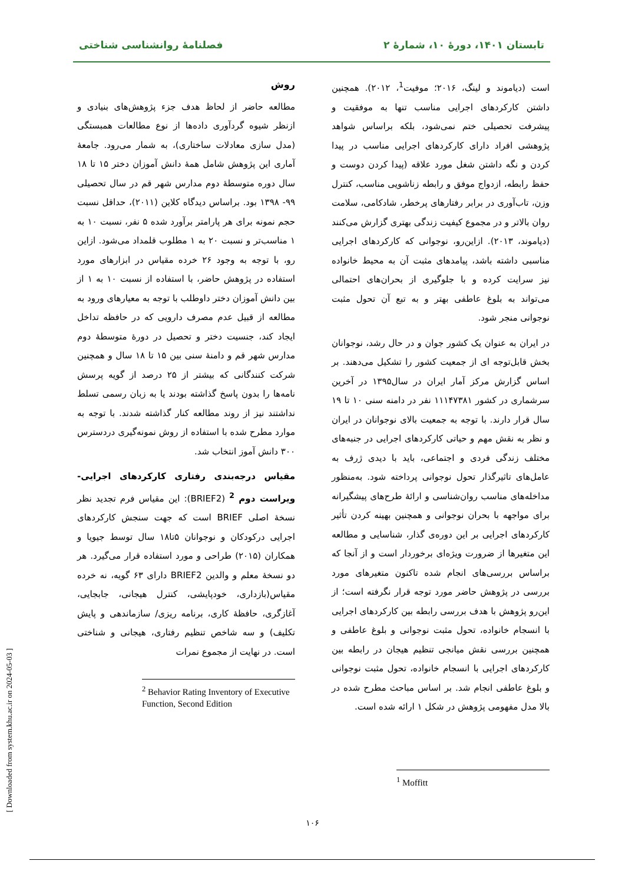تابستان ۱۴۰۱، دورهٔ ۱۰، شمارهٔ ۲ فصلنامهٔ روانشناسی شناختی
است (دیاموند و لینگ، ۲۰۱۶؛ موفیت<sup>1</sup>، ۲۰۱۲). همچنین داشتن کارکردهای اجرایی مناسب تنها به موفقیت و پیشرفت تحصیلی ختم نمی‌شود، بلکه براساس شواهد پژوهشی افراد دارای کارکردهای اجرایی مناسب در پیدا کردن و نگه داشتن شغل مورد علاقه (پیدا کردن دوست و حفظ رابطه، ازدواج موفق و رابطه زناشویی مناسب، کنترل وزن، تاب‌آوری در برابر رفتارهای پرخطر، شادکامی، سلامت روان بالاتر و در مجموع کیفیت زندگی بهتری گزارش می‌کنند (دیاموند، ۲۰۱۳). ازاین‌رو، نوجوانی که کارکردهای اجرایی مناسبی داشته باشد، پیامدهای مثبت آن به محیط خانواده نیز سرایت کرده و با جلوگیری از بحران‌های احتمالی می‌تواند به بلوغ عاطفی بهتر و به تبع آن تحول مثبت نوجوانی منجر شود.
در ایران به عنوان یک کشور جوان و در حال رشد، نوجوانان بخش قابل‌توجه ای از جمعیت کشور را تشکیل می‌دهند. بر اساس گزارش مرکز آمار ایران در سال۱۳۹۵ در آخرین سرشماری در کشور ۱۱۱۴۷۳۸۱ نفر در دامنه سنی ۱۰ تا ۱۹ سال قرار دارند. با توجه به جمعیت بالای نوجوانان در ایران و نظر به نقش مهم و حیاتی کارکردهای اجرایی در جنبه‌های مختلف زندگی فردی و اجتماعی، باید با دیدی ژرف به عامل‌های تاثیرگذار تحول نوجوانی پرداخته شود. به‌منظور مداخله‌های مناسب روان‌شناسی و ارائهٔ طرح‌های پیشگیرانه برای مواجهه با بحران نوجوانی و همچنین بهینه کردن تأثیر کارکردهای اجرایی بر این دوره‌ی گذار، شناسایی و مطالعه این متغیرها از ضرورت ویژه‌ای برخوردار است و از آنجا که براساس بررسی‌های انجام شده تاکنون متغیرهای مورد بررسی در پژوهش حاضر مورد توجه قرار نگرفته است؛ از این‌رو پژوهش با هدف بررسی رابطه بین کارکردهای اجرایی با انسجام خانواده، تحول مثبت نوجوانی و بلوغ عاطفی و همچنین بررسی نقش میانجی تنظیم هیجان در رابطه بین کارکردهای اجرایی با انسجام خانواده، تحول مثبت نوجوانی و بلوغ عاطفی انجام شد. بر اساس مباحث مطرح شده در بالا مدل مفهومی پژوهش در شکل ۱ ارائه شده است.
<sup>1</sup> Moffitt
روش
مطالعه حاضر از لحاظ هدف جزء پژوهش‌های بنیادی و ازنظر شیوه گردآوری داده‌ها از نوع مطالعات همبستگی (مدل سازی معادلات ساختاری)، به شمار می‌رود. جامعهٔ آماری این پژوهش شامل همهٔ دانش آموزان دختر ۱۵ تا ۱۸ سال دوره متوسطهٔ دوم مدارس شهر قم در سال تحصیلی ۹۹- ۱۳۹۸ بود. براساس دیدگاه کلاین (۲۰۱۱)، حداقل نسبت حجم نمونه برای هر پارامتر برآورد شده ۵ نفر، نسبت ۱۰ به ۱ مناسب‌تر و نسبت ۲۰ به ۱ مطلوب قلمداد می‌شود. ازاین رو، با توجه به وجود ۲۶ خرده مقیاس در ابزارهای مورد استفاده در پژوهش حاضر، با استفاده از نسبت ۱۰ به ۱ از بین دانش آموزان دختر داوطلب با توجه به معیارهای ورود به مطالعه از قبیل عدم مصرف دارویی که در حافظه تداخل ایجاد کند، جنسیت دختر و تحصیل در دورهٔ متوسطهٔ دوم مدارس شهر قم و دامنهٔ سنی بین ۱۵ تا ۱۸ سال و همچنین شرکت کنندگانی که بیشتر از ۲۵ درصد از گویه پرسش نامه‌ها را بدون پاسخ گذاشته بودند یا به زبان رسمی تسلط نداشتند نیز از روند مطالعه کنار گذاشته شدند. با توجه به موارد مطرح شده با استفاده از روش نمونه‌گیری دردسترس ۳۰۰ دانش آموز انتخاب شد.
مقیاس درجه‌بندی رفتاری کارکردهای اجرایی- ویراست دوم <sup>2</sup> (BRIEF2): این مقیاس فرم تجدید نظر نسخهٔ اصلی BRIEF است که جهت سنجش کارکردهای اجرایی درکودکان و نوجوانان ۵تا۱۸ سال توسط جیویا و همکاران (۲۰۱۵) طراحی و مورد استفاده قرار می‌گیرد. هر دو نسخهٔ معلم و والدین BRIEF2 دارای ۶۳ گویه، نه خرده مقیاس(بازداری، خودپایشی، کنترل هیجانی، جابجایی، آغازگری، حافظهٔ کاری، برنامه ریزی/ سازماندهی و پایش تکلیف) و سه شاخص تنظیم رفتاری، هیجانی و شناختی است. در نهایت از مجموع نمرات
<sup>2</sup> Behavior Rating Inventory of Executive Function, Second Edition
۱۰۶
[ Downloaded from system.khu.ac.ir on 2024-05-03 ]